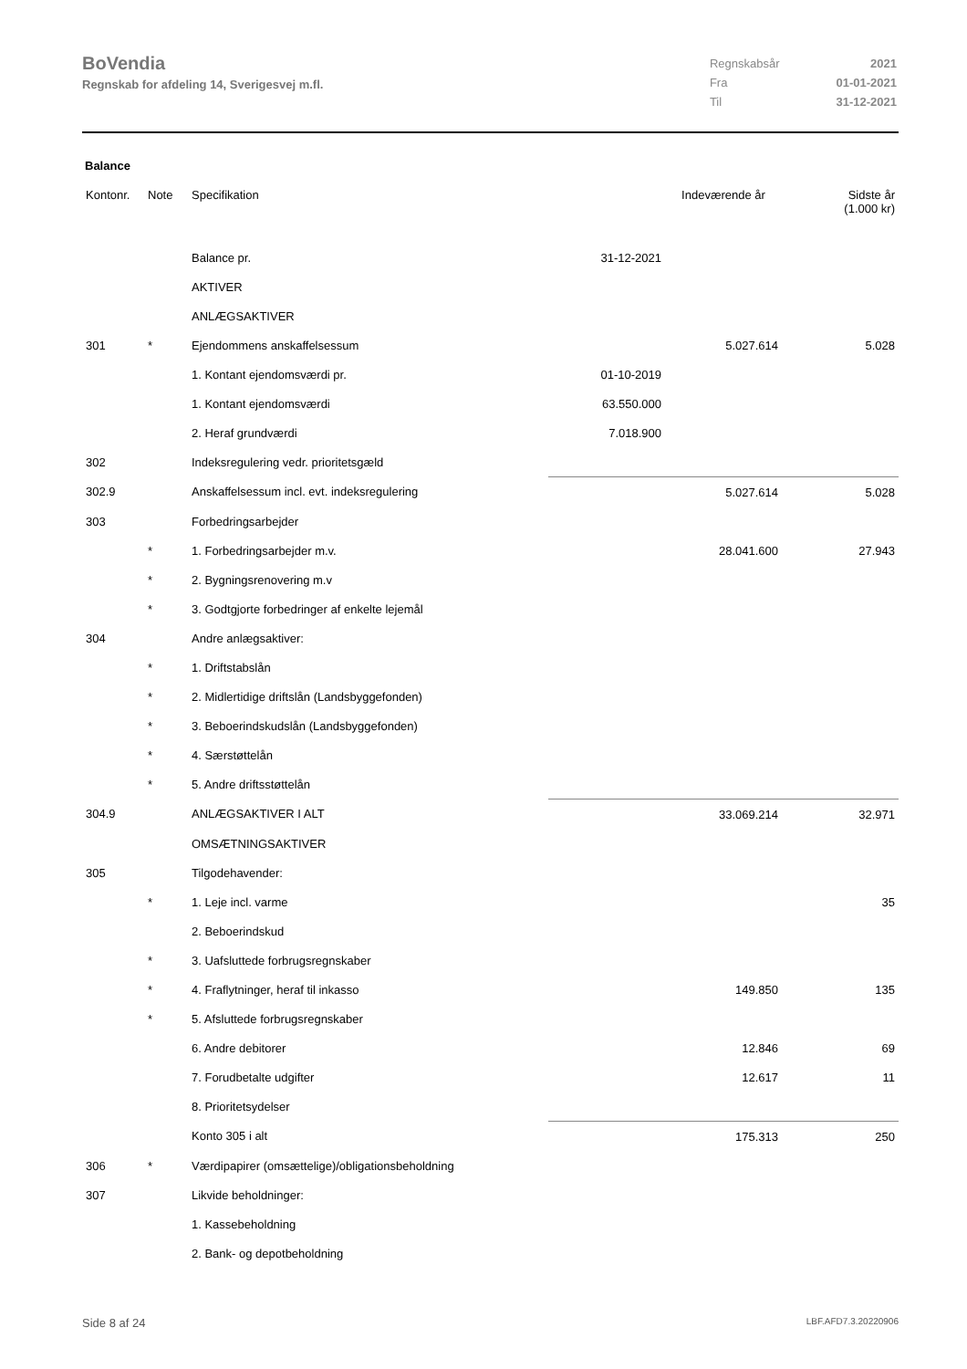BoVendia
Regnskab for afdeling 14, Sverigesvej m.fl.
| Regnskabsår | 2021 |
| Fra | 01-01-2021 |
| Til | 31-12-2021 |
Balance
| Kontonr. | Note | Specifikation | | Indeværende år | Sidste år (1.000 kr) |
| --- | --- | --- | --- | --- | --- |
| | | Balance pr. | 31-12-2021 | | |
| | | AKTIVER | | | |
| | | ANLÆGSAKTIVER | | | |
| 301 | * | Ejendommens anskaffelsessum | | 5.027.614 | 5.028 |
| | | 1. Kontant ejendomsværdi pr. | 01-10-2019 | | |
| | | 1. Kontant ejendomsværdi | 63.550.000 | | |
| | | 2. Heraf grundværdi | 7.018.900 | | |
| 302 | | Indeksregulering vedr. prioritetsgæld | | | |
| 302.9 | | Anskaffelsessum incl. evt. indeksregulering | | 5.027.614 | 5.028 |
| 303 | | Forbedringsarbejder | | | |
| | * | 1. Forbedringsarbejder m.v. | | 28.041.600 | 27.943 |
| | * | 2. Bygningsrenovering m.v | | | |
| | * | 3. Godtgjorte forbedringer af enkelte lejemål | | | |
| 304 | | Andre anlægsaktiver: | | | |
| | * | 1. Driftstabslån | | | |
| | * | 2. Midlertidige driftslån (Landsbyggefonden) | | | |
| | * | 3. Beboerindskudslån (Landsbyggefonden) | | | |
| | * | 4. Særstøttelån | | | |
| | * | 5. Andre driftsstøttelån | | | |
| 304.9 | | ANLÆGSAKTIVER I ALT | | 33.069.214 | 32.971 |
| | | OMSÆTNINGSAKTIVER | | | |
| 305 | | Tilgodehavender: | | | |
| | * | 1. Leje incl. varme | | | 35 |
| | | 2. Beboerindskud | | | |
| | * | 3. Uafsluttede forbrugsregnskaber | | | |
| | * | 4. Fraflytninger, heraf til inkasso | | 149.850 | 135 |
| | * | 5. Afsluttede forbrugsregnskaber | | | |
| | | 6. Andre debitorer | | 12.846 | 69 |
| | | 7. Forudbetalte udgifter | | 12.617 | 11 |
| | | 8. Prioritetsydelser | | | |
| | | Konto 305 i alt | | 175.313 | 250 |
| 306 | * | Værdipapirer (omsættelige)/obligationsbeholdning | | | |
| 307 | | Likvide beholdninger: | | | |
| | | 1. Kassebeholdning | | | |
| | | 2. Bank- og depotbeholdning | | | |
Side 8 af 24 LBF.AFD7.3.20220906